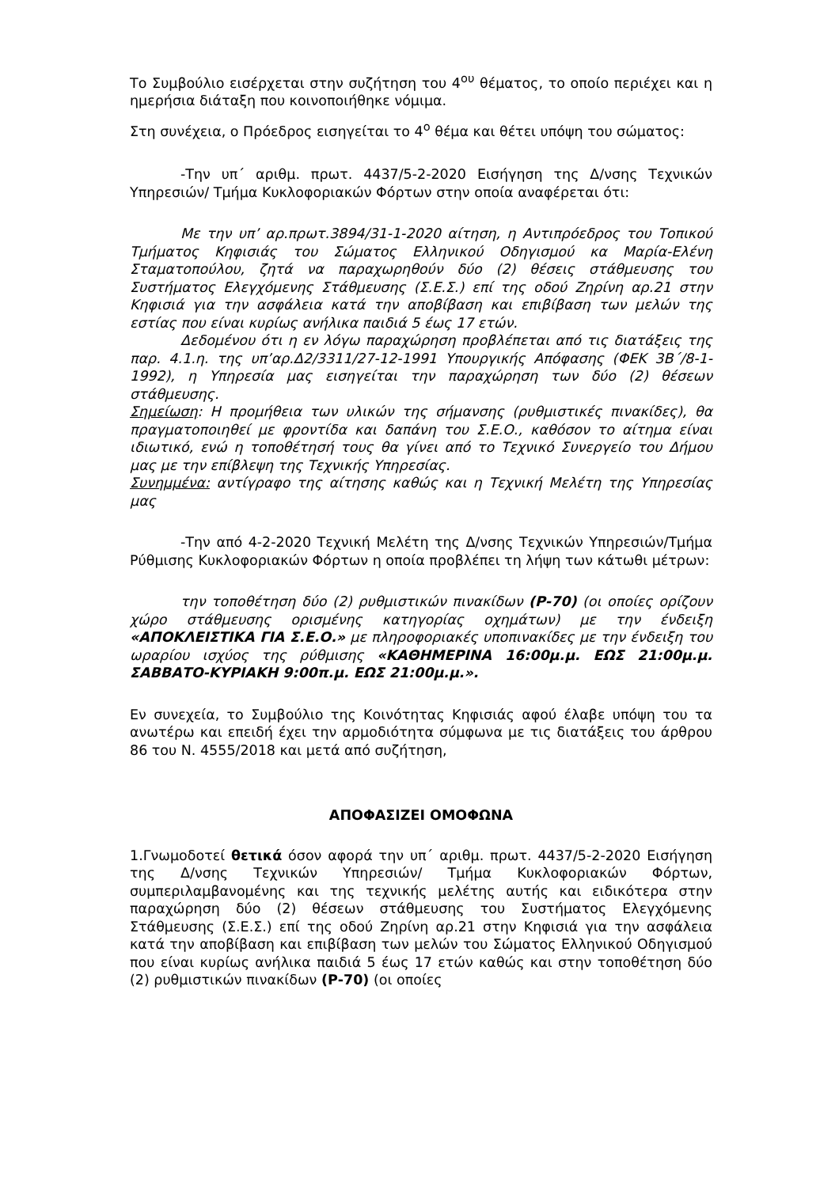Το Συμβούλιο εισέρχεται στην συζήτηση του 4<sup>ου</sup> θέματος, το οποίο περιέχει και η ημερήσια διάταξη που κοινοποιήθηκε νόμιμα.
Στη συνέχεια, ο Πρόεδρος εισηγείται το 4<sup>ο</sup> θέμα και θέτει υπόψη του σώματος:
-Την υπ΄ αριθμ. πρωτ. 4437/5-2-2020 Εισήγηση της Δ/νσης Τεχνικών Υπηρεσιών/ Τμήμα Κυκλοφοριακών Φόρτων στην οποία αναφέρεται ότι:
Με την υπ’ αρ.πρωτ.3894/31-1-2020 αίτηση, η Αντιπρόεδρος του Τοπικού Τμήματος Κηφισιάς του Σώματος Ελληνικού Οδηγισμού κα Μαρία-Ελένη Σταματοπούλου, ζητά να παραχωρηθούν δύο (2) θέσεις στάθμευσης του Συστήματος Ελεγχόμενης Στάθμευσης (Σ.Ε.Σ.) επί της οδού Ζηρίνη αρ.21 στην Κηφισιά για την ασφάλεια κατά την αποβίβαση και επιβίβαση των μελών της εστίας που είναι κυρίως ανήλικα παιδιά 5 έως 17 ετών.
Δεδομένου ότι η εν λόγω παραχώρηση προβλέπεται από τις διατάξεις της παρ. 4.1.η. της υπ’αρ.Δ2/3311/27-12-1991 Υπουργικής Απόφασης (ΦΕΚ 3Β΄/8-1-1992), η Υπηρεσία μας εισηγείται την παραχώρηση των δύο (2) θέσεων στάθμευσης.
Σημείωση: Η προμήθεια των υλικών της σήμανσης (ρυθμιστικές πινακίδες), θα πραγματοποιηθεί με φροντίδα και δαπάνη του Σ.Ε.Ο., καθόσον το αίτημα είναι ιδιωτικό, ενώ η τοποθέτησή τους θα γίνει από το Τεχνικό Συνεργείο του Δήμου μας με την επίβλεψη της Τεχνικής Υπηρεσίας.
Συνημμένα: αντίγραφο της αίτησης καθώς και η Τεχνική Μελέτη της Υπηρεσίας μας
-Την από 4-2-2020 Τεχνική Μελέτη της Δ/νσης Τεχνικών Υπηρεσιών/Τμήμα Ρύθμισης Κυκλοφοριακών Φόρτων η οποία προβλέπει τη λήψη των κάτωθι μέτρων:
την τοποθέτηση δύο (2) ρυθμιστικών πινακίδων (Ρ-70) (οι οποίες ορίζουν χώρο στάθμευσης ορισμένης κατηγορίας οχημάτων) με την ένδειξη «ΑΠΟΚΛΕΙΣΤΙΚΑ ΓΙΑ Σ.Ε.Ο.» με πληροφοριακές υποπινακίδες με την ένδειξη του ωραρίου ισχύος της ρύθμισης «ΚΑΘΗΜΕΡΙΝΑ 16:00μ.μ. ΕΩΣ 21:00μ.μ. ΣΑΒΒΑΤΟ-ΚΥΡΙΑΚΗ 9:00π.μ. ΕΩΣ 21:00μ.μ.».
Εν συνεχεία, το Συμβούλιο της Κοινότητας Κηφισιάς αφού έλαβε υπόψη του τα ανωτέρω και επειδή έχει την αρμοδιότητα σύμφωνα με τις διατάξεις του άρθρου 86 του Ν. 4555/2018 και μετά από συζήτηση,
ΑΠΟΦΑΣΙΖΕΙ ΟΜΟΦΩΝΑ
1.Γνωμοδοτεί θετικά όσον αφορά την υπ΄ αριθμ. πρωτ. 4437/5-2-2020 Εισήγηση της Δ/νσης Τεχνικών Υπηρεσιών/ Τμήμα Κυκλοφοριακών Φόρτων, συμπεριλαμβανομένης και της τεχνικής μελέτης αυτής και ειδικότερα στην παραχώρηση δύο (2) θέσεων στάθμευσης του Συστήματος Ελεγχόμενης Στάθμευσης (Σ.Ε.Σ.) επί της οδού Ζηρίνη αρ.21 στην Κηφισιά για την ασφάλεια κατά την αποβίβαση και επιβίβαση των μελών του Σώματος Ελληνικού Οδηγισμού που είναι κυρίως ανήλικα παιδιά 5 έως 17 ετών καθώς και στην τοποθέτηση δύο (2) ρυθμιστικών πινακίδων (Ρ-70) (οι οποίες